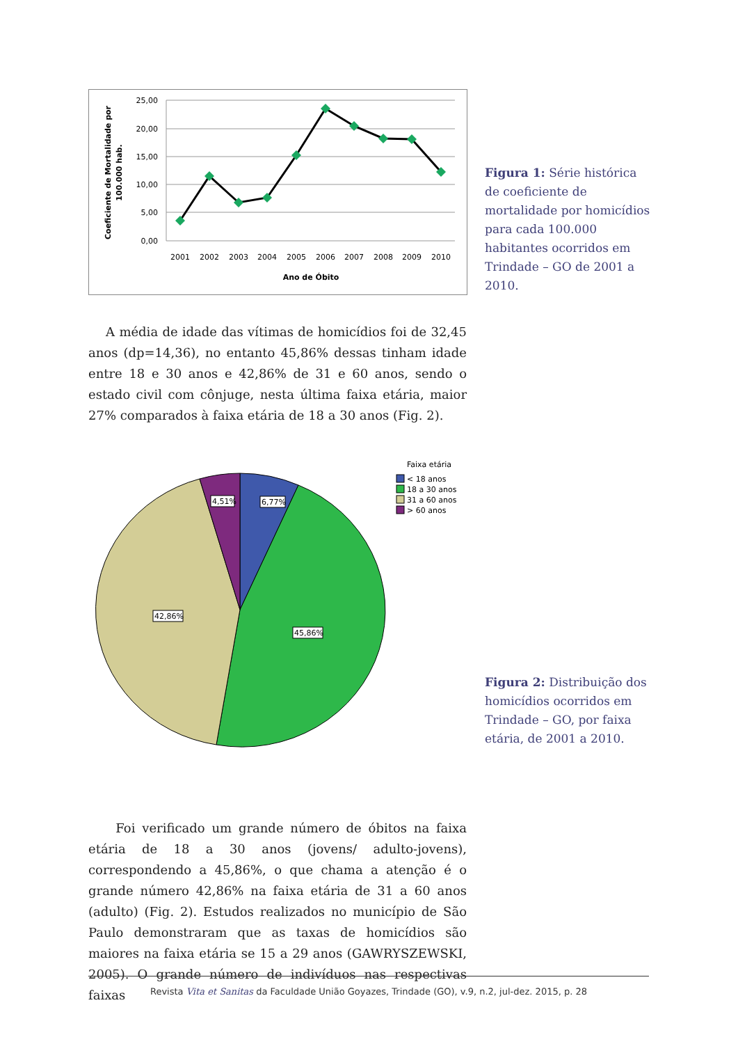25,00
20,00
15,00
10,00
5,00
0,00
2001
2002
2003
2004
2005
2006
2007
2008
2009
2010
Ano de Óbito
Coeficiente de Mortalidade por
100.000 hab.
Figura 1: Série histórica de coeficiente de mortalidade por homicídios para cada 100.000 habitantes ocorridos em Trindade – GO de 2001 a 2010.
A média de idade das vítimas de homicídios foi de 32,45 anos (dp=14,36), no entanto 45,86% dessas tinham idade entre 18 e 30 anos e 42,86% de 31 e 60 anos, sendo o estado civil com cônjuge, nesta última faixa etária, maior 27% comparados à faixa etária de 18 a 30 anos (Fig. 2).
4,51%
6,77%
42,86%
45,86%
Faixa etária
< 18 anos
18 a 30 anos
31 a 60 anos
> 60 anos
Figura 2: Distribuição dos homicídios ocorridos em Trindade – GO, por faixa etária, de 2001 a 2010.
Foi verificado um grande número de óbitos na faixa etária de 18 a 30 anos (jovens/ adulto-jovens), correspondendo a 45,86%, o que chama a atenção é o grande número 42,86% na faixa etária de 31 a 60 anos (adulto) (Fig. 2). Estudos realizados no município de São Paulo demonstraram que as taxas de homicídios são maiores na faixa etária se 15 a 29 anos (GAWRYSZEWSKI, 2005). O grande número de indivíduos nas respectivas faixas
Revista Vita et Sanitas da Faculdade União Goyazes, Trindade (GO), v.9, n.2, jul-dez. 2015, p. 28